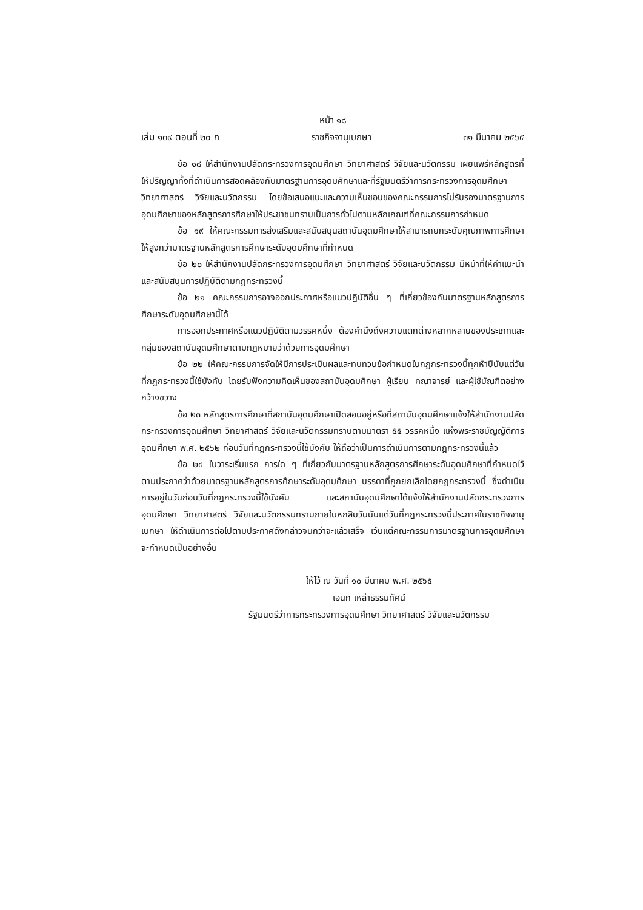หน้า ๑๘
เล่ม ๑๓๙ ตอนที่ ๒๐ ก ราชกิจจานุเบกษา ๓๑ มีนาคม ๒๕๖๕
ข้อ ๑๘ ให้สำนักงานปลัดกระทรวงการอุดมศึกษา วิทยาศาสตร์ วิจัยและนวัตกรรม เผยแพร่หลักสูตรที่ให้ปริญญาทั้งที่ดำเนินการสอดคล้องกับมาตรฐานการอุดมศึกษาและที่รัฐมนตรีว่าการกระทรวงการอุดมศึกษา วิทยาศาสตร์ วิจัยและนวัตกรรม โดยข้อเสนอแนะและความเห็นชอบของคณะกรรมการไม่รับรองมาตรฐานการอุดมศึกษาของหลักสูตรการศึกษาให้ประชาชนทราบเป็นการทั่วไปตามหลักเกณฑ์ที่คณะกรรมการกำหนด
ข้อ ๑๙ ให้คณะกรรมการส่งเสริมและสนับสนุนสถาบันอุดมศึกษาให้สามารถยกระดับคุณภาพการศึกษาให้สูงกว่ามาตรฐานหลักสูตรการศึกษาระดับอุดมศึกษาที่กำหนด
ข้อ ๒๐ ให้สำนักงานปลัดกระทรวงการอุดมศึกษา วิทยาศาสตร์ วิจัยและนวัตกรรม มีหน้าที่ให้คำแนะนำและสนับสนุนการปฏิบัติตามกฎกระทรวงนี้
ข้อ ๒๑ คณะกรรมการอาจออกประกาศหรือแนวปฏิบัติอื่น ๆ ที่เกี่ยวข้องกับมาตรฐานหลักสูตรการศึกษาระดับอุดมศึกษานี้ได้
การออกประกาศหรือแนวปฏิบัติตามวรรคหนึ่ง ต้องคำนึงถึงความแตกต่างหลากหลายของประเภทและกลุ่มของสถาบันอุดมศึกษาตามกฎหมายว่าด้วยการอุดมศึกษา
ข้อ ๒๒ ให้คณะกรรมการจัดให้มีการประเมินผลและทบทวนข้อกำหนดในกฎกระทรวงนี้ทุกห้าปีนับแต่วันที่กฎกระทรวงนี้ใช้บังคับ โดยรับฟังความคิดเห็นของสถาบันอุดมศึกษา ผู้เรียน คณาจารย์ และผู้ใช้บัณฑิตอย่างกว้างขวาง
ข้อ ๒๓ หลักสูตรการศึกษาที่สถาบันอุดมศึกษาเปิดสอนอยู่หรือที่สถาบันอุดมศึกษาแจ้งให้สำนักงานปลัดกระทรวงการอุดมศึกษา วิทยาศาสตร์ วิจัยและนวัตกรรมทราบตามมาตรา ๕๕ วรรคหนึ่ง แห่งพระราชบัญญัติการอุดมศึกษา พ.ศ. ๒๕๖๒ ก่อนวันที่กฎกระทรวงนี้ใช้บังคับ ให้ถือว่าเป็นการดำเนินการตามกฎกระทรวงนี้แล้ว
ข้อ ๒๔ ในวาระเริ่มแรก การใด ๆ ที่เกี่ยวกับมาตรฐานหลักสูตรการศึกษาระดับอุดมศึกษาที่กำหนดไว้ตามประกาศว่าด้วยมาตรฐานหลักสูตรการศึกษาระดับอุดมศึกษา บรรดาที่ถูกยกเลิกโดยกฎกระทรวงนี้ ซึ่งดำเนินการอยู่ในวันก่อนวันที่กฎกระทรวงนี้ใช้บังคับ และสถาบันอุดมศึกษาได้แจ้งให้สำนักงานปลัดกระทรวงการอุดมศึกษา วิทยาศาสตร์ วิจัยและนวัตกรรมทราบภายในหกสิบวันนับแต่วันที่กฎกระทรวงนี้ประกาศในราชกิจจานุเบกษา ให้ดำเนินการต่อไปตามประกาศดังกล่าวจนกว่าจะแล้วเสร็จ เว้นแต่คณะกรรมการมาตรฐานการอุดมศึกษาจะกำหนดเป็นอย่างอื่น
ให้ไว้ ณ วันที่ ๑๐ มีนาคม พ.ศ. ๒๕๖๕
เอนก เหล่าธรรมทัศน์
รัฐมนตรีว่าการกระทรวงการอุดมศึกษา วิทยาศาสตร์ วิจัยและนวัตกรรม